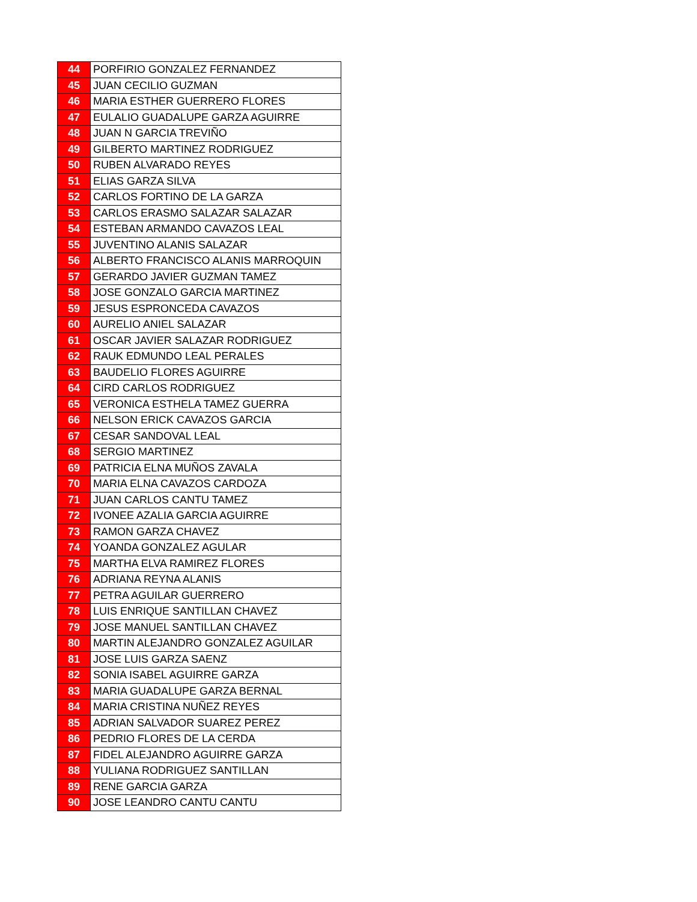| 44 | PORFIRIO GONZALEZ FERNANDEZ |
| 45 | JUAN CECILIO GUZMAN |
| 46 | MARIA ESTHER GUERRERO FLORES |
| 47 | EULALIO GUADALUPE GARZA AGUIRRE |
| 48 | JUAN N GARCIA TREVIÑO |
| 49 | GILBERTO MARTINEZ RODRIGUEZ |
| 50 | RUBEN ALVARADO REYES |
| 51 | ELIAS GARZA SILVA |
| 52 | CARLOS FORTINO DE LA GARZA |
| 53 | CARLOS ERASMO SALAZAR SALAZAR |
| 54 | ESTEBAN ARMANDO CAVAZOS LEAL |
| 55 | JUVENTINO ALANIS SALAZAR |
| 56 | ALBERTO FRANCISCO ALANIS MARROQUIN |
| 57 | GERARDO JAVIER GUZMAN TAMEZ |
| 58 | JOSE GONZALO GARCIA MARTINEZ |
| 59 | JESUS ESPRONCEDA CAVAZOS |
| 60 | AURELIO ANIEL SALAZAR |
| 61 | OSCAR JAVIER SALAZAR RODRIGUEZ |
| 62 | RAUK EDMUNDO LEAL PERALES |
| 63 | BAUDELIO FLORES AGUIRRE |
| 64 | CIRD CARLOS RODRIGUEZ |
| 65 | VERONICA ESTHELA TAMEZ GUERRA |
| 66 | NELSON ERICK CAVAZOS GARCIA |
| 67 | CESAR SANDOVAL LEAL |
| 68 | SERGIO MARTINEZ |
| 69 | PATRICIA ELNA MUÑOS ZAVALA |
| 70 | MARIA ELNA CAVAZOS CARDOZA |
| 71 | JUAN CARLOS CANTU TAMEZ |
| 72 | IVONEE AZALIA GARCIA AGUIRRE |
| 73 | RAMON GARZA CHAVEZ |
| 74 | YOANDA GONZALEZ AGULAR |
| 75 | MARTHA ELVA RAMIREZ FLORES |
| 76 | ADRIANA REYNA ALANIS |
| 77 | PETRA AGUILAR GUERRERO |
| 78 | LUIS ENRIQUE SANTILLAN CHAVEZ |
| 79 | JOSE MANUEL SANTILLAN CHAVEZ |
| 80 | MARTIN ALEJANDRO GONZALEZ AGUILAR |
| 81 | JOSE LUIS GARZA SAENZ |
| 82 | SONIA ISABEL AGUIRRE GARZA |
| 83 | MARIA GUADALUPE GARZA BERNAL |
| 84 | MARIA CRISTINA NUÑEZ REYES |
| 85 | ADRIAN SALVADOR SUAREZ PEREZ |
| 86 | PEDRIO FLORES DE LA CERDA |
| 87 | FIDEL ALEJANDRO AGUIRRE GARZA |
| 88 | YULIANA RODRIGUEZ SANTILLAN |
| 89 | RENE GARCIA GARZA |
| 90 | JOSE LEANDRO CANTU CANTU |